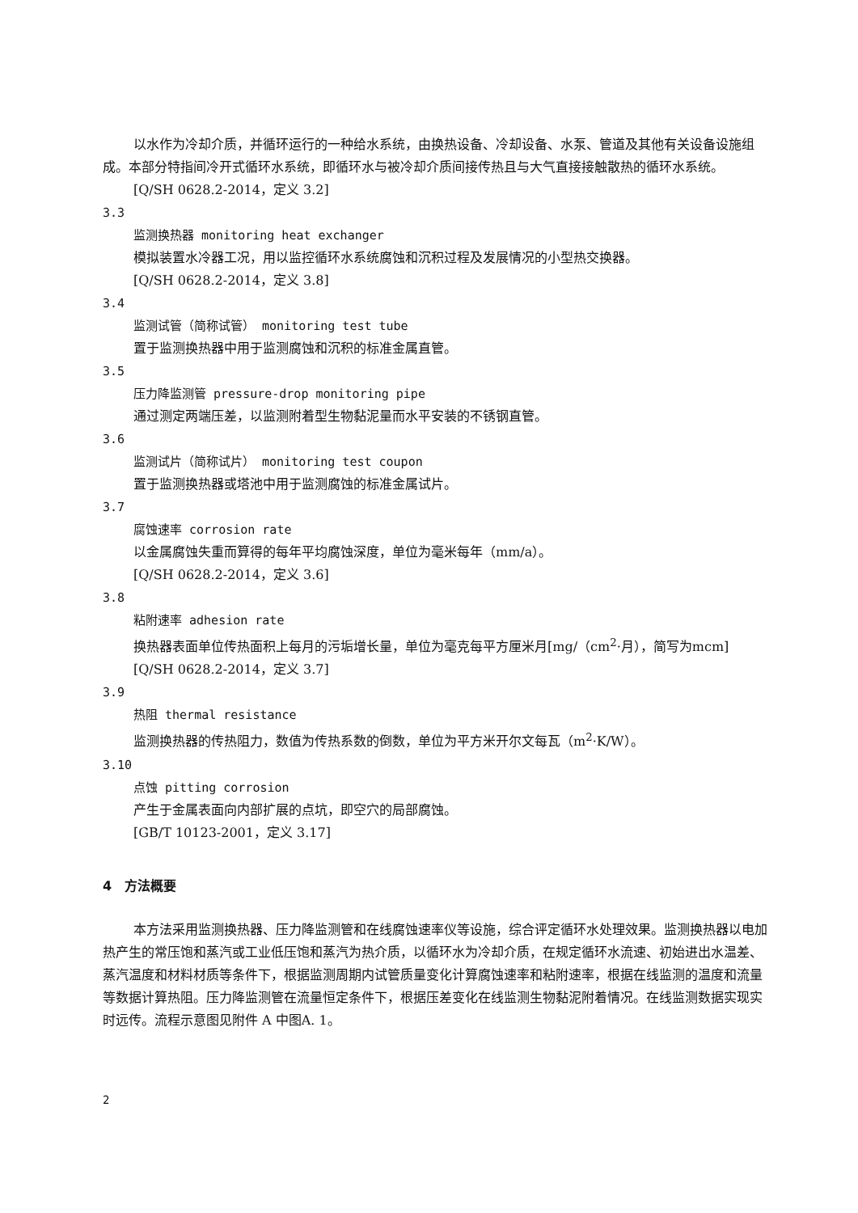以水作为冷却介质，并循环运行的一种给水系统，由换热设备、冷却设备、水泵、管道及其他有关设备设施组成。本部分特指间冷开式循环水系统，即循环水与被冷却介质间接传热且与大气直接接触散热的循环水系统。
[Q/SH 0628.2-2014，定义 3.2]
3.3
监测换热器 monitoring heat exchanger
模拟装置水冷器工况，用以监控循环水系统腐蚀和沉积过程及发展情况的小型热交换器。
[Q/SH 0628.2-2014，定义 3.8]
3.4
监测试管（简称试管） monitoring test tube
置于监测换热器中用于监测腐蚀和沉积的标准金属直管。
3.5
压力降监测管 pressure-drop monitoring pipe
通过测定两端压差，以监测附着型生物黏泥量而水平安装的不锈钢直管。
3.6
监测试片（简称试片） monitoring test coupon
置于监测换热器或塔池中用于监测腐蚀的标准金属试片。
3.7
腐蚀速率 corrosion rate
以金属腐蚀失重而算得的每年平均腐蚀深度，单位为毫米每年（mm/a）。
[Q/SH 0628.2-2014，定义 3.6]
3.8
粘附速率 adhesion rate
换热器表面单位传热面积上每月的污垢增长量，单位为毫克每平方厘米月[mg/（cm<sup>2</sup>·月），简写为mcm]
[Q/SH 0628.2-2014，定义 3.7]
3.9
热阻 thermal resistance
监测换热器的传热阻力，数值为传热系数的倒数，单位为平方米开尔文每瓦（m<sup>2</sup>·K/W）。
3.10
点蚀 pitting corrosion
产生于金属表面向内部扩展的点坑，即空穴的局部腐蚀。
[GB/T 10123-2001，定义 3.17]
4　方法概要
本方法采用监测换热器、压力降监测管和在线腐蚀速率仪等设施，综合评定循环水处理效果。监测换热器以电加热产生的常压饱和蒸汽或工业低压饱和蒸汽为热介质，以循环水为冷却介质，在规定循环水流速、初始进出水温差、蒸汽温度和材料材质等条件下，根据监测周期内试管质量变化计算腐蚀速率和粘附速率，根据在线监测的温度和流量等数据计算热阻。压力降监测管在流量恒定条件下，根据压差变化在线监测生物黏泥附着情况。在线监测数据实现实时远传。流程示意图见附件 A 中图A. 1。
2